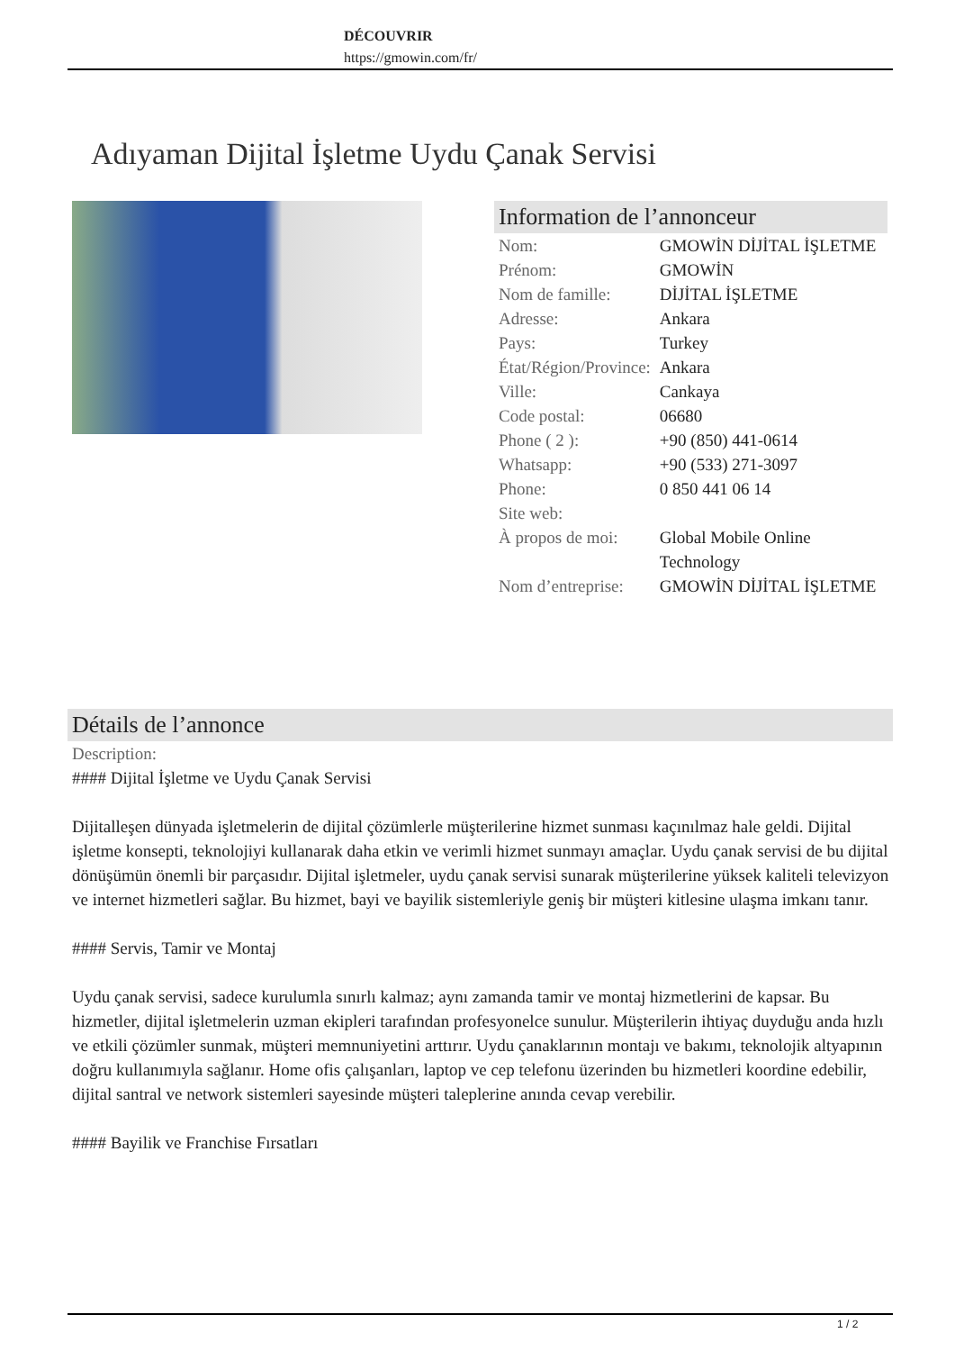DÉCOUVRIR
https://gmowin.com/fr/
Adıyaman Dijital İşletme Uydu Çanak Servisi
Information de l’annonceur
| Nom: | GMOWİN DİJİTAL İŞLETME |
| Prénom: | GMOWİN |
| Nom de famille: | DİJİTAL İŞLETME |
| Adresse: | Ankara |
| Pays: | Turkey |
| État/Région/Province: | Ankara |
| Ville: | Cankaya |
| Code postal: | 06680 |
| Phone ( 2 ): | +90 (850) 441-0614 |
| Whatsapp: | +90 (533) 271-3097 |
| Phone: | 0 850 441 06 14 |
| Site web: | |
| À propos de moi: | Global Mobile Online Technology |
| Nom d’entreprise: | GMOWİN DİJİTAL İŞLETME |
Détails de l’annonce
Description:
#### Dijital İşletme ve Uydu Çanak Servisi
Dijitalleşen dünyada işletmelerin de dijital çözümlerle müşterilerine hizmet sunması kaçınılmaz hale geldi. Dijital işletme konsepti, teknolojiyi kullanarak daha etkin ve verimli hizmet sunmayı amaçlar. Uydu çanak servisi de bu dijital dönüşümün önemli bir parçasıdır. Dijital işletmeler, uydu çanak servisi sunarak müşterilerine yüksek kaliteli televizyon ve internet hizmetleri sağlar. Bu hizmet, bayi ve bayilik sistemleriyle geniş bir müşteri kitlesine ulaşma imkanı tanır.
#### Servis, Tamir ve Montaj
Uydu çanak servisi, sadece kurulumla sınırlı kalmaz; aynı zamanda tamir ve montaj hizmetlerini de kapsar. Bu hizmetler, dijital işletmelerin uzman ekipleri tarafından profesyonelce sunulur. Müşterilerin ihtiyaç duyduğu anda hızlı ve etkili çözümler sunmak, müşteri memnuniyetini arttırır. Uydu çanaklarının montajı ve bakımı, teknolojik altyapının doğru kullanımıyla sağlanır. Home ofis çalışanları, laptop ve cep telefonu üzerinden bu hizmetleri koordine edebilir, dijital santral ve network sistemleri sayesinde müşteri taleplerine anında cevap verebilir.
#### Bayilik ve Franchise Fırsatları
1 / 2